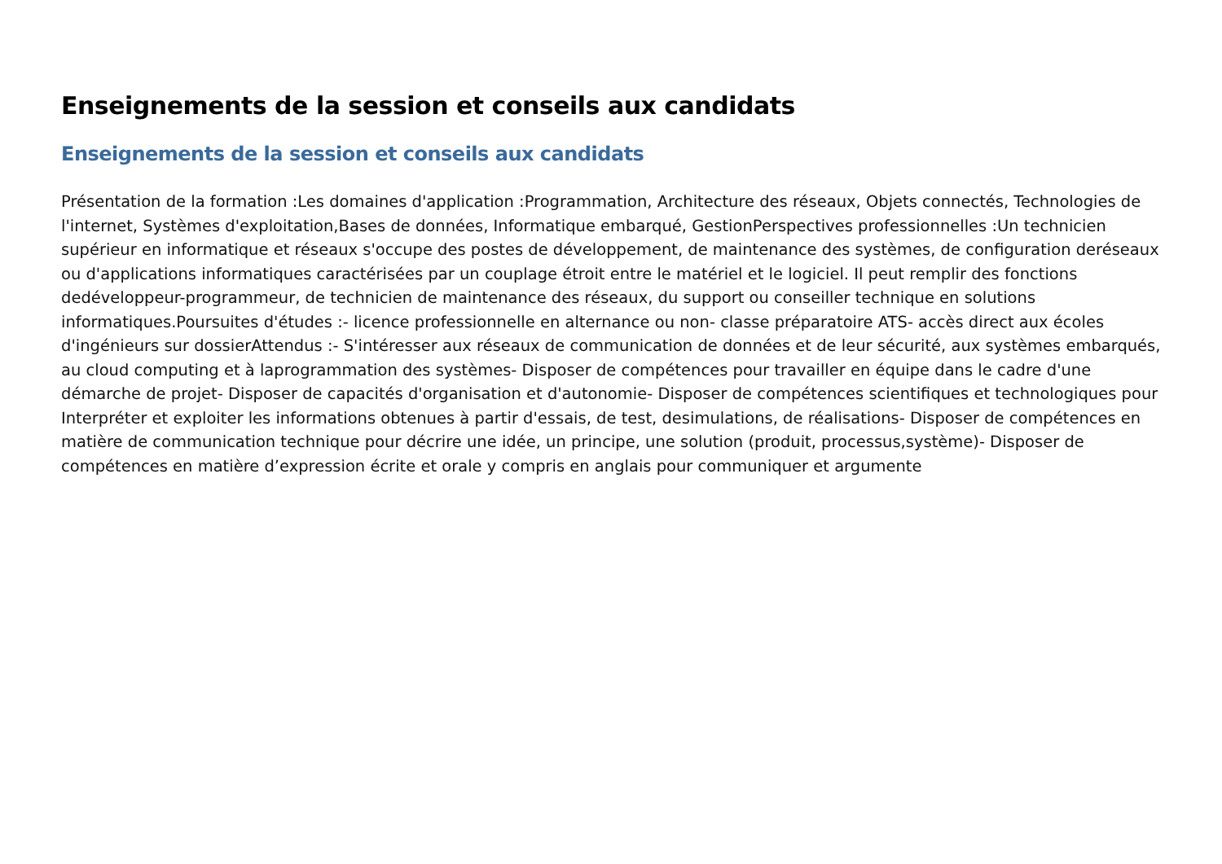Enseignements de la session et conseils aux candidats
Enseignements de la session et conseils aux candidats
Présentation de la formation :Les domaines d'application :Programmation, Architecture des réseaux, Objets connectés, Technologies de l'internet, Systèmes d'exploitation,Bases de données, Informatique embarqué, GestionPerspectives professionnelles :Un technicien supérieur en informatique et réseaux s'occupe des postes de développement, de maintenance des systèmes, de configuration deréseaux ou d'applications informatiques caractérisées par un couplage étroit entre le matériel et le logiciel. Il peut remplir des fonctions dedéveloppeur-programmeur, de technicien de maintenance des réseaux, du support ou conseiller technique en solutions informatiques.Poursuites d'études :- licence professionnelle en alternance ou non- classe préparatoire ATS- accès direct aux écoles d'ingénieurs sur dossierAttendus :- S'intéresser aux réseaux de communication de données et de leur sécurité, aux systèmes embarqués, au cloud computing et à laprogrammation des systèmes- Disposer de compétences pour travailler en équipe dans le cadre d'une démarche de projet- Disposer de capacités d'organisation et d'autonomie- Disposer de compétences scientifiques et technologiques pour Interpréter et exploiter les informations obtenues à partir d'essais, de test, desimulations, de réalisations- Disposer de compétences en matière de communication technique pour décrire une idée, un principe, une solution (produit, processus,système)- Disposer de compétences en matière d’expression écrite et orale y compris en anglais pour communiquer et argumente